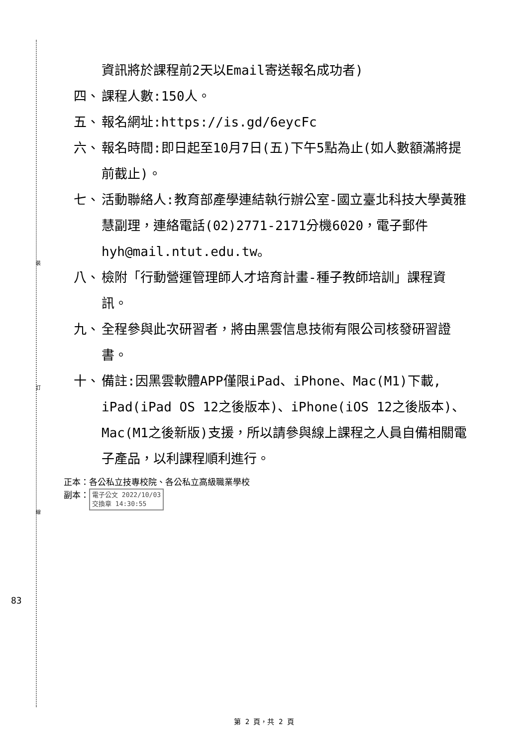裝
訂
線
資訊將於課程前2天以Email寄送報名成功者)
四、 課程人數:150人。
五、 報名網址:https://is.gd/6eycFc
六、 報名時間:即日起至10月7日(五)下午5點為止(如人數額滿將提前截止)。
七、 活動聯絡人:教育部產學連結執行辦公室-國立臺北科技大學黃雅慧副理，連絡電話(02)2771-2171分機6020，電子郵件hyh@mail.ntut.edu.tw。
八、 檢附「行動營運管理師人才培育計畫-種子教師培訓」課程資訊。
九、 全程參與此次研習者，將由黑雲信息技術有限公司核發研習證書。
十、 備註:因黑雲軟體APP僅限iPad、iPhone、Mac(M1)下載, iPad(iPad OS 12之後版本)、iPhone(iOS 12之後版本)、Mac(M1之後新版)支援，所以請參與線上課程之人員自備相關電子產品，以利課程順利進行。
正本：各公私立技專校院、各公私立高級職業學校
副本： 電子公文 2022/10/03
交換章 14:30:55
83
第 2 頁，共 2 頁